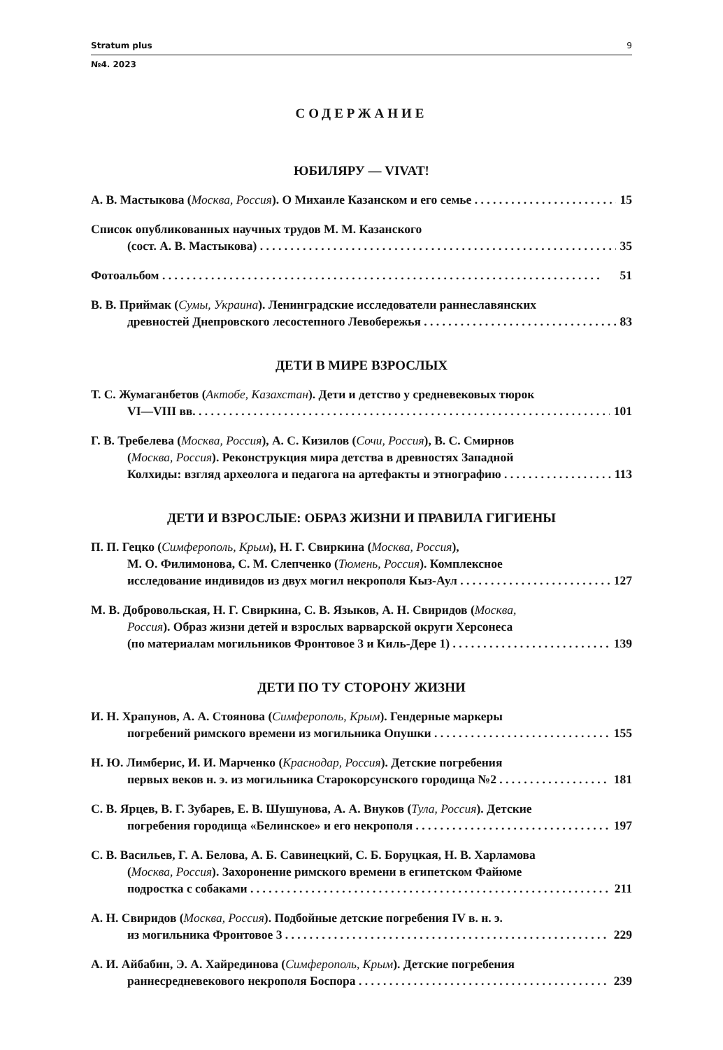Stratum plus 9
№4. 2023
СОДЕРЖАНИЕ
ЮБИЛЯРУ — VIVAT!
А. В. Мастыкова (Москва, Россия). О Михаиле Казанском и его семье 15
Список опубликованных научных трудов М. М. Казанского
(сост. А. В. Мастыкова) 35
Фотоальбом 51
В. В. Приймак (Сумы, Украина). Ленинградские исследователи раннеславянских
древностей Днепровского лесостепного Левобережья 83
ДЕТИ В МИРЕ ВЗРОСЛЫХ
Т. С. Жумаганбетов (Актобе, Казахстан). Дети и детство у средневековых тюрок
VI—VIII вв. 101
Г. В. Требелева (Москва, Россия), А. С. Кизилов (Сочи, Россия), В. С. Смирнов
(Москва, Россия). Реконструкция мира детства в древностях Западной
Колхиды: взгляд археолога и педагога на артефакты и этнографию 113
ДЕТИ И ВЗРОСЛЫЕ: ОБРАЗ ЖИЗНИ И ПРАВИЛА ГИГИЕНЫ
П. П. Гецко (Симферополь, Крым), Н. Г. Свиркина (Москва, Россия),
М. О. Филимонова, С. М. Слепченко (Тюмень, Россия). Комплексное
исследование индивидов из двух могил некрополя Кыз-Аул 127
М. В. Добровольская, Н. Г. Свиркина, С. В. Языков, А. Н. Свиридов (Москва,
Россия). Образ жизни детей и взрослых варварской округи Херсонеса
(по материалам могильников Фронтовое 3 и Киль-Дере 1) 139
ДЕТИ ПО ТУ СТОРОНУ ЖИЗНИ
И. Н. Храпунов, А. А. Стоянова (Симферополь, Крым). Гендерные маркеры
погребений римского времени из могильника Опушки 155
Н. Ю. Лимберис, И. И. Марченко (Краснодар, Россия). Детские погребения
первых веков н. э. из могильника Старокорсунского городища №2 181
С. В. Ярцев, В. Г. Зубарев, Е. В. Шушунова, А. А. Внуков (Тула, Россия). Детские
погребения городища «Белинское» и его некрополя 197
С. В. Васильев, Г. А. Белова, А. Б. Савинецкий, С. Б. Боруцкая, Н. В. Харламова
(Москва, Россия). Захоронение римского времени в египетском Файюме
подростка с собаками 211
А. Н. Свиридов (Москва, Россия). Подбойные детские погребения IV в. н. э.
из могильника Фронтовое 3 229
А. И. Айбабин, Э. А. Хайрединова (Симферополь, Крым). Детские погребения
раннесредневекового некрополя Боспора 239